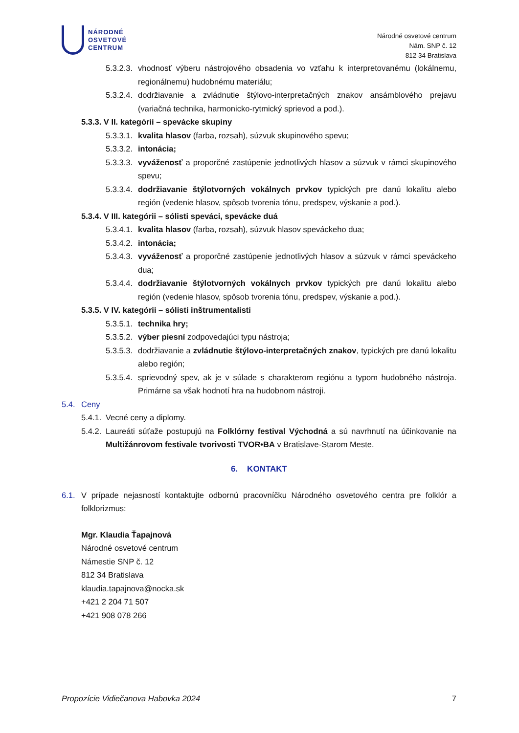NÁRODNÉ
OSVETOVÉ
CENTRUM
Národné osvetové centrum
Nám. SNP č. 12
812 34 Bratislava
5.3.2.3. vhodnosť výberu nástrojového obsadenia vo vzťahu k interpretovanému (lokálnemu, regionálnemu) hudobnému materiálu;
5.3.2.4. dodržiavanie a zvládnutie štýlovo-interpretačných znakov ansámblového prejavu (variačná technika, harmonicko-rytmický sprievod a pod.).
5.3.3. V II. kategórii – spevácke skupiny
5.3.3.1. kvalita hlasov (farba, rozsah), súzvuk skupinového spevu;
5.3.3.2. intonácia;
5.3.3.3. vyváženosť a proporčné zastúpenie jednotlivých hlasov a súzvuk v rámci skupinového spevu;
5.3.3.4. dodržiavanie štýlotvorných vokálnych prvkov typických pre danú lokalitu alebo región (vedenie hlasov, spôsob tvorenia tónu, predspev, výskanie a pod.).
5.3.4. V III. kategórii – sólisti speváci, spevácke duá
5.3.4.1. kvalita hlasov (farba, rozsah), súzvuk hlasov speváckeho dua;
5.3.4.2. intonácia;
5.3.4.3. vyváženosť a proporčné zastúpenie jednotlivých hlasov a súzvuk v rámci speváckeho dua;
5.3.4.4. dodržiavanie štýlotvorných vokálnych prvkov typických pre danú lokalitu alebo región (vedenie hlasov, spôsob tvorenia tónu, predspev, výskanie a pod.).
5.3.5. V IV. kategórii – sólisti inštrumentalisti
5.3.5.1. technika hry;
5.3.5.2. výber piesní zodpovedajúci typu nástroja;
5.3.5.3. dodržiavanie a zvládnutie štýlovo-interpretačných znakov, typických pre danú lokalitu alebo región;
5.3.5.4. sprievodný spev, ak je v súlade s charakterom regiónu a typom hudobného nástroja. Primárne sa však hodnotí hra na hudobnom nástroji.
5.4. Ceny
5.4.1. Vecné ceny a diplomy.
5.4.2. Laureáti súťaže postupujú na Folklórny festival Východná a sú navrhnutí na účinkovanie na Multižánrovom festivale tvorivosti TVOR•BA v Bratislave-Starom Meste.
6. KONTAKT
6.1. V prípade nejasností kontaktujte odbornú pracovníčku Národného osvetového centra pre folklór a folklorizmus:
Mgr. Klaudia Ťapajnová
Národné osvetové centrum
Námestie SNP č. 12
812 34 Bratislava
klaudia.tapajnova@nocka.sk
+421 2 204 71 507
+421 908 078 266
Propozície Vidiečanova Habovka 2024 7